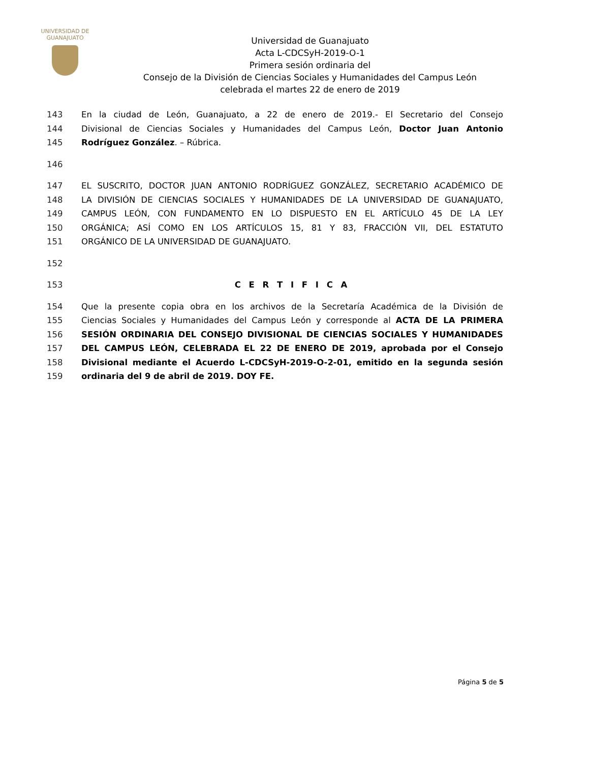UNIVERSIDAD DE
GUANAJUATO
Universidad de Guanajuato
Acta L-CDCSyH-2019-O-1
Primera sesión ordinaria del
Consejo de la División de Ciencias Sociales y Humanidades del Campus León
celebrada el martes 22 de enero de 2019
143 En la ciudad de León, Guanajuato, a 22 de enero de 2019.- El Secretario del Consejo
144 Divisional de Ciencias Sociales y Humanidades del Campus León, Doctor Juan Antonio
145 Rodríguez González. – Rúbrica.
146
147 EL SUSCRITO, DOCTOR JUAN ANTONIO RODRÍGUEZ GONZÁLEZ, SECRETARIO ACADÉMICO DE
148 LA DIVISIÓN DE CIENCIAS SOCIALES Y HUMANIDADES DE LA UNIVERSIDAD DE GUANAJUATO,
149 CAMPUS LEÓN, CON FUNDAMENTO EN LO DISPUESTO EN EL ARTÍCULO 45 DE LA LEY
150 ORGÁNICA; ASÍ COMO EN LOS ARTÍCULOS 15, 81 Y 83, FRACCIÓN VII, DEL ESTATUTO
151 ORGÁNICO DE LA UNIVERSIDAD DE GUANAJUATO.
152
153 C E R T I F I C A
154 Que la presente copia obra en los archivos de la Secretaría Académica de la División de
155 Ciencias Sociales y Humanidades del Campus León y corresponde al ACTA DE LA PRIMERA
156 SESIÓN ORDINARIA DEL CONSEJO DIVISIONAL DE CIENCIAS SOCIALES Y HUMANIDADES
157 DEL CAMPUS LEÓN, CELEBRADA EL 22 DE ENERO DE 2019, aprobada por el Consejo
158 Divisional mediante el Acuerdo L-CDCSyH-2019-O-2-01, emitido en la segunda sesión
159 ordinaria del 9 de abril de 2019. DOY FE.
Página 5 de 5